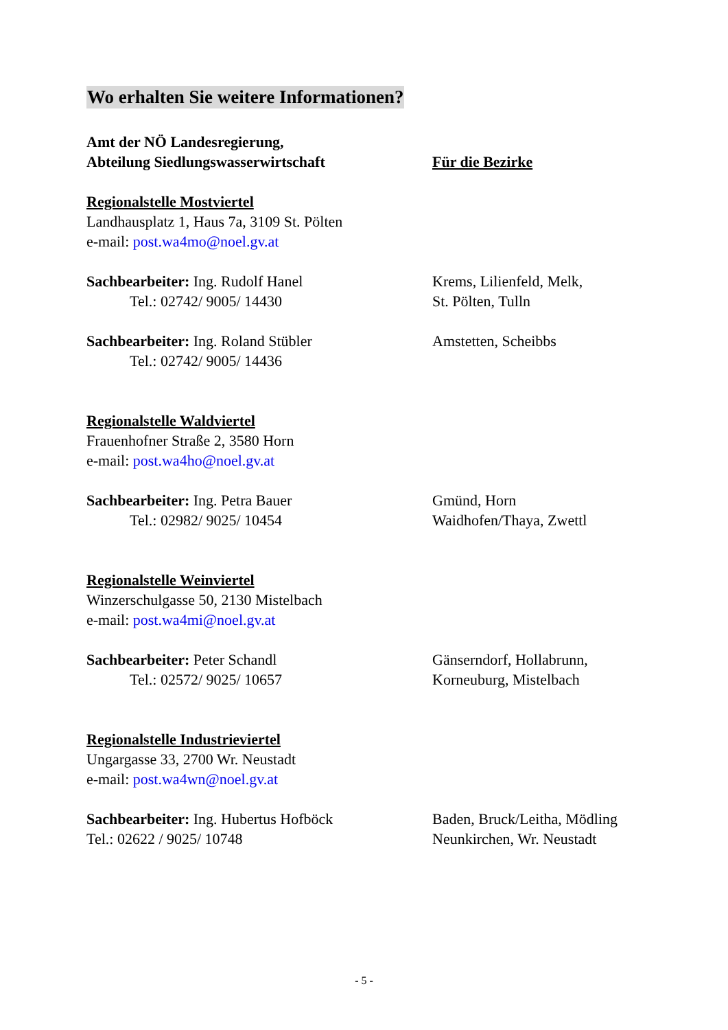Wo erhalten Sie weitere Informationen?
Amt der NÖ Landesregierung,
Abteilung Siedlungswasserwirtschaft
Für die Bezirke
Regionalstelle Mostviertel
Landhausplatz 1, Haus 7a, 3109 St. Pölten
e-mail: post.wa4mo@noel.gv.at
Sachbearbeiter: Ing. Rudolf Hanel
Tel.: 02742/ 9005/ 14430
Krems, Lilienfeld, Melk,
St. Pölten, Tulln
Sachbearbeiter: Ing. Roland Stübler
Tel.: 02742/ 9005/ 14436
Amstetten, Scheibbs
Regionalstelle Waldviertel
Frauenhofner Straße 2, 3580 Horn
e-mail: post.wa4ho@noel.gv.at
Sachbearbeiter: Ing. Petra Bauer
Tel.: 02982/ 9025/ 10454
Gmünd, Horn
Waidhofen/Thaya, Zwettl
Regionalstelle Weinviertel
Winzerschulgasse 50, 2130 Mistelbach
e-mail: post.wa4mi@noel.gv.at
Sachbearbeiter: Peter Schandl
Tel.: 02572/ 9025/ 10657
Gänserndorf, Hollabrunn,
Korneuburg, Mistelbach
Regionalstelle Industrieviertel
Ungargasse 33, 2700 Wr. Neustadt
e-mail: post.wa4wn@noel.gv.at
Sachbearbeiter: Ing. Hubertus Hofböck
Tel.: 02622 / 9025/ 10748
Baden, Bruck/Leitha, Mödling
Neunkirchen, Wr. Neustadt
- 5 -